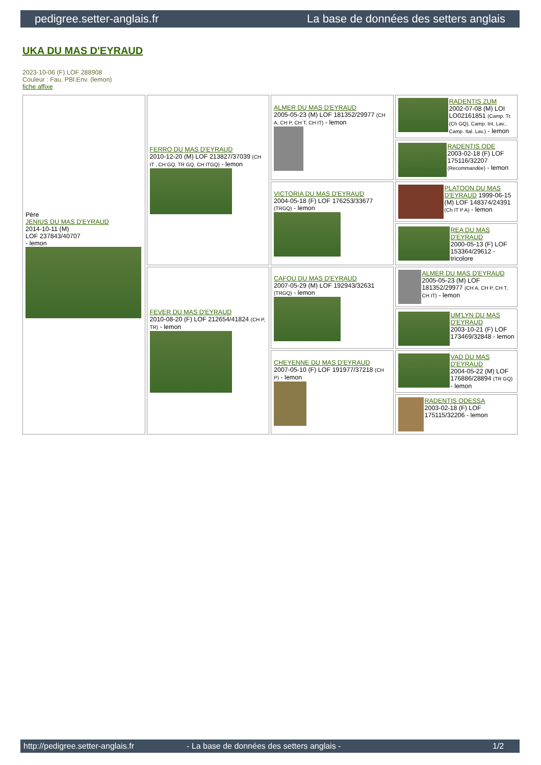pedigree.setter-anglais.fr La base de données des setters anglais
UKA DU MAS D'EYRAUD
2023-10-06 (F) LOF 288908
Couleur : Fau. PBl.Env. (lemon)
fiche affixe
| Père JENIUS DU MAS D'EYRAUD 2014-10-11 (M) LOF 237843/40707 - lemon | FERRO DU MAS D'EYRAUD 2010-12-20 (M) LOF 213827/37039 (CH IT , CH GQ, TR GQ, CH ITGQ) - lemon | ALMER DU MAS D'EYRAUD 2005-05-23 (M) LOF 181352/29977 (CH A, CH P, CH T, CH IT) - lemon | RADENTIS ZUM 2002-07-08 (M) LOI LO02161851 (Camp. Tr. (Ch GQ), Camp. Int. Lav., Camp. Ital. Lav.) - lemon |
| | | | RADENTIS ODE 2003-02-18 (F) LOF 175116/32207 (Recommandée) - lemon |
| | | VICTORIA DU MAS D'EYRAUD 2004-05-18 (F) LOF 176253/33677 (TRGQ) - lemon | PLATOON DU MAS D'EYRAUD 1999-06-15 (M) LOF 148374/24391 (Ch IT P A) - lemon |
| | | | REA DU MAS D'EYRAUD 2000-05-13 (F) LOF 153364/29612 - tricolore |
| | FEVER DU MAS D'EYRAUD 2010-08-20 (F) LOF 212654/41824 (CH P, TR) - lemon | CAFOU DU MAS D'EYRAUD 2007-05-29 (M) LOF 192943/32631 (TRGQ) - lemon | ALMER DU MAS D'EYRAUD 2005-05-23 (M) LOF 181352/29977 (CH A, CH P, CH T, CH IT) - lemon |
| | | | UM'LYN DU MAS D'EYRAUD 2003-10-21 (F) LOF 173469/32848 - lemon |
| | | CHEYENNE DU MAS D'EYRAUD 2007-05-10 (F) LOF 191977/37218 (CH P) - lemon | VAD DU MAS D'EYRAUD 2004-05-22 (M) LOF 176886/28894 (TR GQ) - lemon |
| | | | RADENTIS ODESSA 2003-02-18 (F) LOF 175115/32206 - lemon |
http://pedigree.setter-anglais.fr - La base de données des setters anglais - 1/2